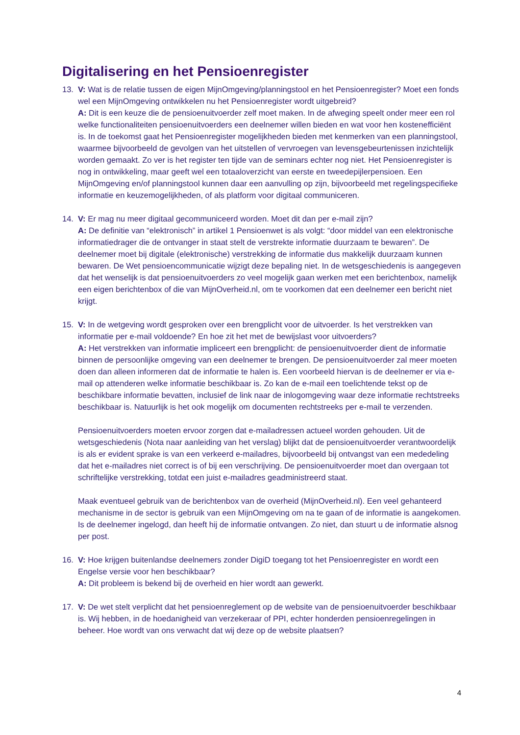Digitalisering en het Pensioenregister
13. V: Wat is de relatie tussen de eigen MijnOmgeving/planningstool en het Pensioenregister? Moet een fonds wel een MijnOmgeving ontwikkelen nu het Pensioenregister wordt uitgebreid?
A: Dit is een keuze die de pensioenuitvoerder zelf moet maken. In de afweging speelt onder meer een rol welke functionaliteiten pensioenuitvoerders een deelnemer willen bieden en wat voor hen kostenefficiënt is. In de toekomst gaat het Pensioenregister mogelijkheden bieden met kenmerken van een planningstool, waarmee bijvoorbeeld de gevolgen van het uitstellen of vervroegen van levensgebeurtenissen inzichtelijk worden gemaakt. Zo ver is het register ten tijde van de seminars echter nog niet. Het Pensioenregister is nog in ontwikkeling, maar geeft wel een totaaloverzicht van eerste en tweedepijlerpensioen. Een MijnOmgeving en/of planningstool kunnen daar een aanvulling op zijn, bijvoorbeeld met regelingspecifieke informatie en keuzemogelijkheden, of als platform voor digitaal communiceren.
14. V: Er mag nu meer digitaal gecommuniceerd worden. Moet dit dan per e-mail zijn?
A: De definitie van “elektronisch” in artikel 1 Pensioenwet is als volgt: “door middel van een elektronische informatiedrager die de ontvanger in staat stelt de verstrekte informatie duurzaam te bewaren”. De deelnemer moet bij digitale (elektronische) verstrekking de informatie dus makkelijk duurzaam kunnen bewaren. De Wet pensioencommunicatie wijzigt deze bepaling niet. In de wetsgeschiedenis is aangegeven dat het wenselijk is dat pensioenuitvoerders zo veel mogelijk gaan werken met een berichtenbox, namelijk een eigen berichtenbox of die van MijnOverheid.nl, om te voorkomen dat een deelnemer een bericht niet krijgt.
15. V: In de wetgeving wordt gesproken over een brengplicht voor de uitvoerder. Is het verstrekken van informatie per e-mail voldoende? En hoe zit het met de bewijslast voor uitvoerders?
A: Het verstrekken van informatie impliceert een brengplicht: de pensioenuitvoerder dient de informatie binnen de persoonlijke omgeving van een deelnemer te brengen. De pensioenuitvoerder zal meer moeten doen dan alleen informeren dat de informatie te halen is. Een voorbeeld hiervan is de deelnemer er via e-mail op attenderen welke informatie beschikbaar is. Zo kan de e-mail een toelichtende tekst op de beschikbare informatie bevatten, inclusief de link naar de inlogomgeving waar deze informatie rechtstreeks beschikbaar is. Natuurlijk is het ook mogelijk om documenten rechtstreeks per e-mail te verzenden.
Pensioenuitvoerders moeten ervoor zorgen dat e-mailadressen actueel worden gehouden. Uit de wetsgeschiedenis (Nota naar aanleiding van het verslag) blijkt dat de pensioenuitvoerder verantwoordelijk is als er evident sprake is van een verkeerd e-mailadres, bijvoorbeeld bij ontvangst van een mededeling dat het e-mailadres niet correct is of bij een verschrijving. De pensioenuitvoerder moet dan overgaan tot schriftelijke verstrekking, totdat een juist e-mailadres geadministreerd staat.
Maak eventueel gebruik van de berichtenbox van de overheid (MijnOverheid.nl). Een veel gehanteerd mechanisme in de sector is gebruik van een MijnOmgeving om na te gaan of de informatie is aangekomen. Is de deelnemer ingelogd, dan heeft hij de informatie ontvangen. Zo niet, dan stuurt u de informatie alsnog per post.
16. V: Hoe krijgen buitenlandse deelnemers zonder DigiD toegang tot het Pensioenregister en wordt een Engelse versie voor hen beschikbaar?
A: Dit probleem is bekend bij de overheid en hier wordt aan gewerkt.
17. V: De wet stelt verplicht dat het pensioenreglement op de website van de pensioenuitvoerder beschikbaar is. Wij hebben, in de hoedanigheid van verzekeraar of PPI, echter honderden pensioenregelingen in beheer. Hoe wordt van ons verwacht dat wij deze op de website plaatsen?
4